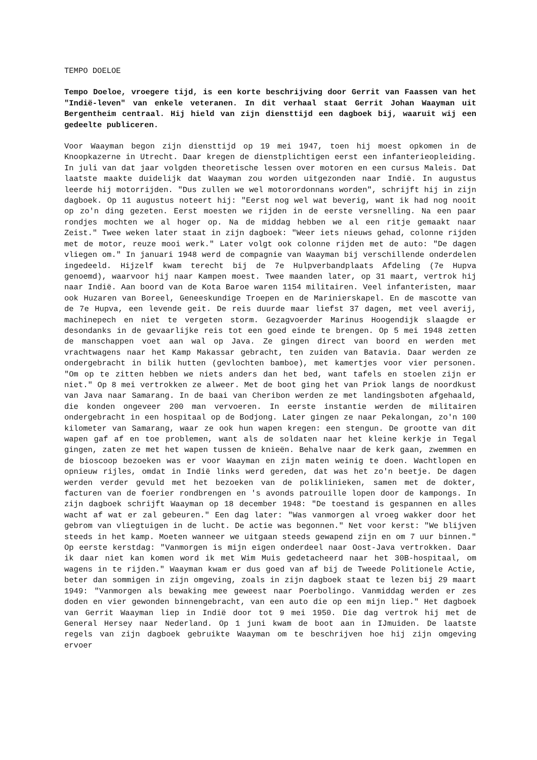TEMPO DOELOE
Tempo Doeloe, vroegere tijd, is een korte beschrijving door Gerrit van Faassen van het "Indië-leven" van enkele veteranen. In dit verhaal staat Gerrit Johan Waayman uit Bergentheim centraal. Hij hield van zijn diensttijd een dagboek bij, waaruit wij een gedeelte publiceren.
Voor Waayman begon zijn diensttijd op 19 mei 1947, toen hij moest opkomen in de Knoopkazerne in Utrecht. Daar kregen de dienstplichtigen eerst een infanterieopleiding. In juli van dat jaar volgden theoretische lessen over motoren en een cursus Maleis. Dat laatste maakte duidelijk dat Waayman zou worden uitgezonden naar Indië. In augustus leerde hij motorrijden. "Dus zullen we wel motorordonnans worden", schrijft hij in zijn dagboek. Op 11 augustus noteert hij: "Eerst nog wel wat beverig, want ik had nog nooit op zo'n ding gezeten. Eerst moesten we rijden in de eerste versnelling. Na een paar rondjes mochten we al hoger op. Na de middag hebben we al een ritje gemaakt naar Zeist." Twee weken later staat in zijn dagboek: "Weer iets nieuws gehad, colonne rijden met de motor, reuze mooi werk." Later volgt ook colonne rijden met de auto: "De dagen vliegen om." In januari 1948 werd de compagnie van Waayman bij verschillende onderdelen ingedeeld. Hijzelf kwam terecht bij de 7e Hulpverbandplaats Afdeling (7e Hupva genoemd), waarvoor hij naar Kampen moest. Twee maanden later, op 31 maart, vertrok hij naar Indië. Aan boord van de Kota Baroe waren 1154 militairen. Veel infanteristen, maar ook Huzaren van Boreel, Geneeskundige Troepen en de Marinierskapel. En de mascotte van de 7e Hupva, een levende geit. De reis duurde maar liefst 37 dagen, met veel averij, machinepech en niet te vergeten storm. Gezagvoerder Marinus Hoogendijk slaagde er desondanks in de gevaarlijke reis tot een goed einde te brengen. Op 5 mei 1948 zetten de manschappen voet aan wal op Java. Ze gingen direct van boord en werden met vrachtwagens naar het Kamp Makassar gebracht, ten zuiden van Batavia. Daar werden ze ondergebracht in bilik hutten (gevlochten bamboe), met kamertjes voor vier personen. "Om op te zitten hebben we niets anders dan het bed, want tafels en stoelen zijn er niet." Op 8 mei vertrokken ze alweer. Met de boot ging het van Priok langs de noordkust van Java naar Samarang. In de baai van Cheribon werden ze met landingsboten afgehaald, die konden ongeveer 200 man vervoeren. In eerste instantie werden de militairen ondergebracht in een hospitaal op de Bodjong. Later gingen ze naar Pekalongan, zo'n 100 kilometer van Samarang, waar ze ook hun wapen kregen: een stengun. De grootte van dit wapen gaf af en toe problemen, want als de soldaten naar het kleine kerkje in Tegal gingen, zaten ze met het wapen tussen de knieën. Behalve naar de kerk gaan, zwemmen en de bioscoop bezoeken was er voor Waayman en zijn maten weinig te doen. Wachtlopen en opnieuw rijles, omdat in Indië links werd gereden, dat was het zo'n beetje. De dagen werden verder gevuld met het bezoeken van de poliklinieken, samen met de dokter, facturen van de foerier rondbrengen en 's avonds patrouille lopen door de kampongs. In zijn dagboek schrijft Waayman op 18 december 1948: "De toestand is gespannen en alles wacht af wat er zal gebeuren." Een dag later: "Was vanmorgen al vroeg wakker door het gebrom van vliegtuigen in de lucht. De actie was begonnen." Net voor kerst: "We blijven steeds in het kamp. Moeten wanneer we uitgaan steeds gewapend zijn en om 7 uur binnen." Op eerste kerstdag: "Vanmorgen is mijn eigen onderdeel naar Oost-Java vertrokken. Daar ik daar niet kan komen word ik met Wim Muis gedetacheerd naar het 30B-hospitaal, om wagens in te rijden." Waayman kwam er dus goed van af bij de Tweede Politionele Actie, beter dan sommigen in zijn omgeving, zoals in zijn dagboek staat te lezen bij 29 maart 1949: "Vanmorgen als bewaking mee geweest naar Poerbolingo. Vanmiddag werden er zes doden en vier gewonden binnengebracht, van een auto die op een mijn liep." Het dagboek van Gerrit Waayman liep in Indië door tot 9 mei 1950. Die dag vertrok hij met de General Hersey naar Nederland. Op 1 juni kwam de boot aan in IJmuiden. De laatste regels van zijn dagboek gebruikte Waayman om te beschrijven hoe hij zijn omgeving ervoer